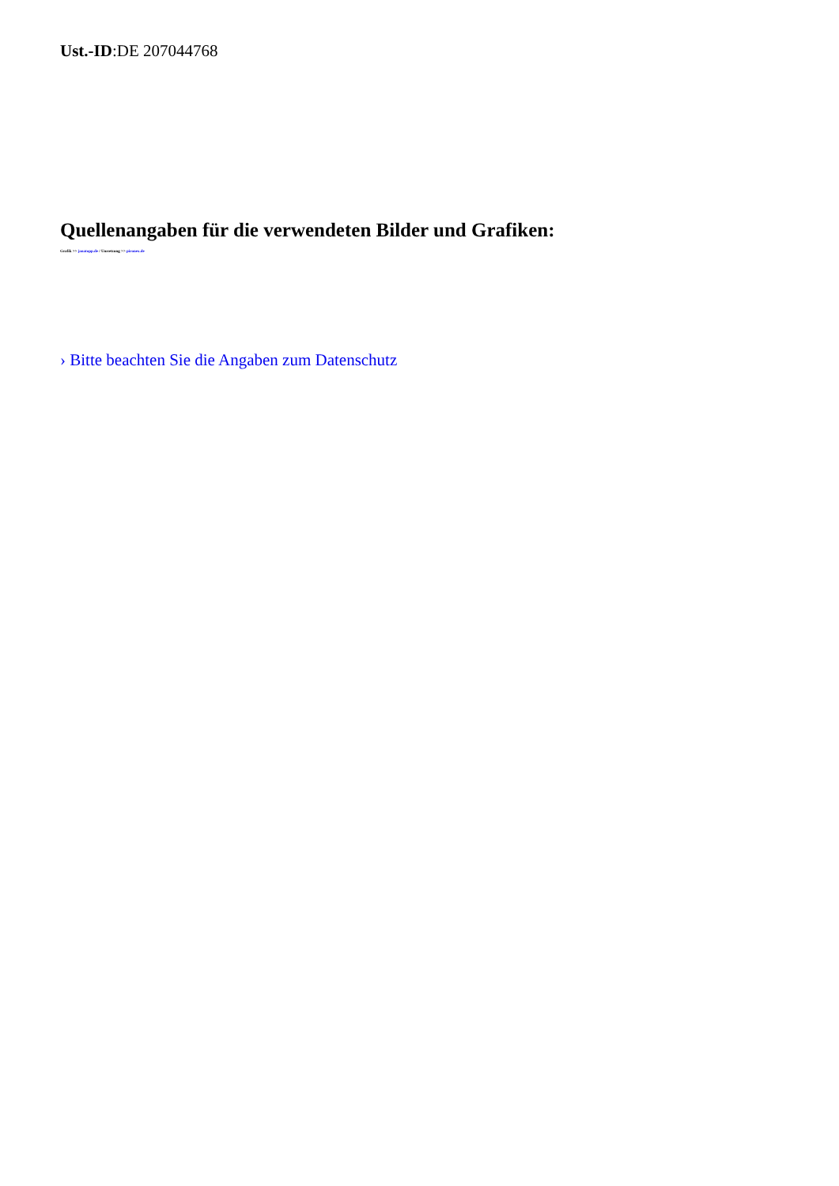Ust.-ID:DE 207044768
Quellenangaben für die verwendeten Bilder und Grafiken:
Grafik >> janatopp.de / Umsetzung >> pironex.de
› Bitte beachten Sie die Angaben zum Datenschutz